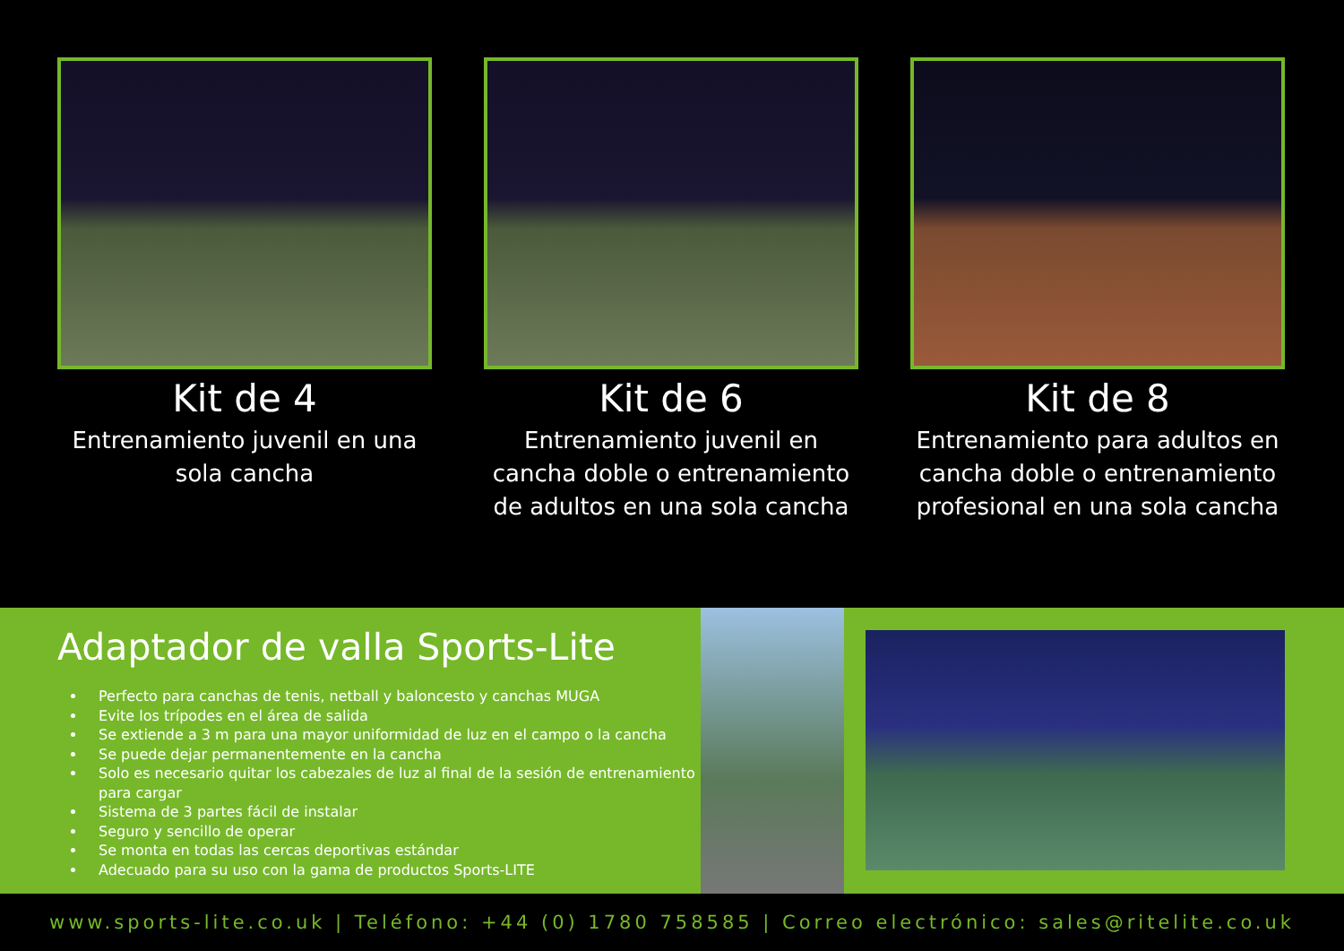Kit de 4
Entrenamiento juvenil en una sola cancha
Kit de 6
Entrenamiento juvenil en cancha doble o entrenamiento de adultos en una sola cancha
Kit de 8
Entrenamiento para adultos en cancha doble o entrenamiento profesional en una sola cancha
Adaptador de valla Sports-Lite
Perfecto para canchas de tenis, netball y baloncesto y canchas MUGA
Evite los trípodes en el área de salida
Se extiende a 3 m para una mayor uniformidad de luz en el campo o la cancha
Se puede dejar permanentemente en la cancha
Solo es necesario quitar los cabezales de luz al final de la sesión de entrenamiento para cargar
Sistema de 3 partes fácil de instalar
Seguro y sencillo de operar
Se monta en todas las cercas deportivas estándar
Adecuado para su uso con la gama de productos Sports-LITE
www.sports-lite.co.uk | Teléfono: +44 (0) 1780 758585 | Correo electrónico: sales@ritelite.co.uk